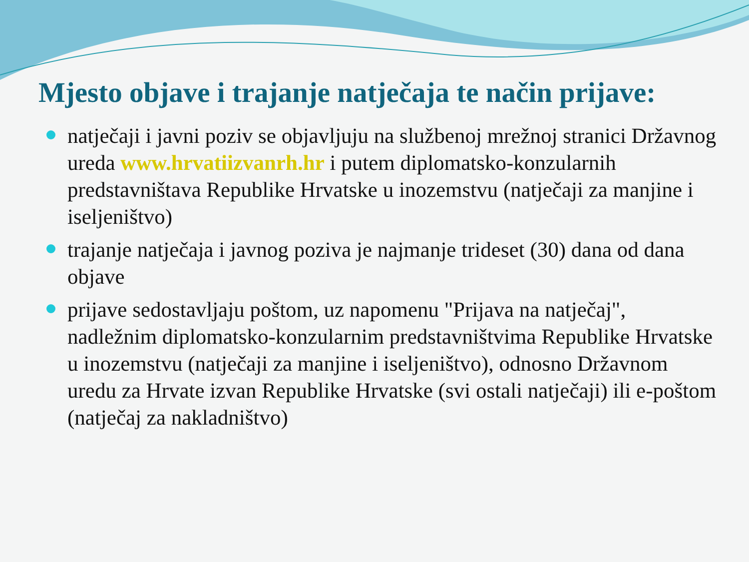Mjesto objave i trajanje natječaja te način prijave:
natječaji i javni poziv se objavljuju na službenoj mrežnoj stranici Državnog ureda www.hrvatiizvanrh.hr i putem diplomatsko-konzularnih predstavništava Republike Hrvatske u inozemstvu (natječaji za manjine i iseljeništvo)
trajanje natječaja i javnog poziva je najmanje trideset (30) dana od dana objave
prijave sedostavljaju poštom, uz napomenu "Prijava na natječaj", nadležnim diplomatsko-konzularnim predstavništvima Republike Hrvatske u inozemstvu (natječaji za manjine i iseljeništvo), odnosno Državnom uredu za Hrvate izvan Republike Hrvatske (svi ostali natječaji) ili e-poštom (natječaj za nakladništvo)